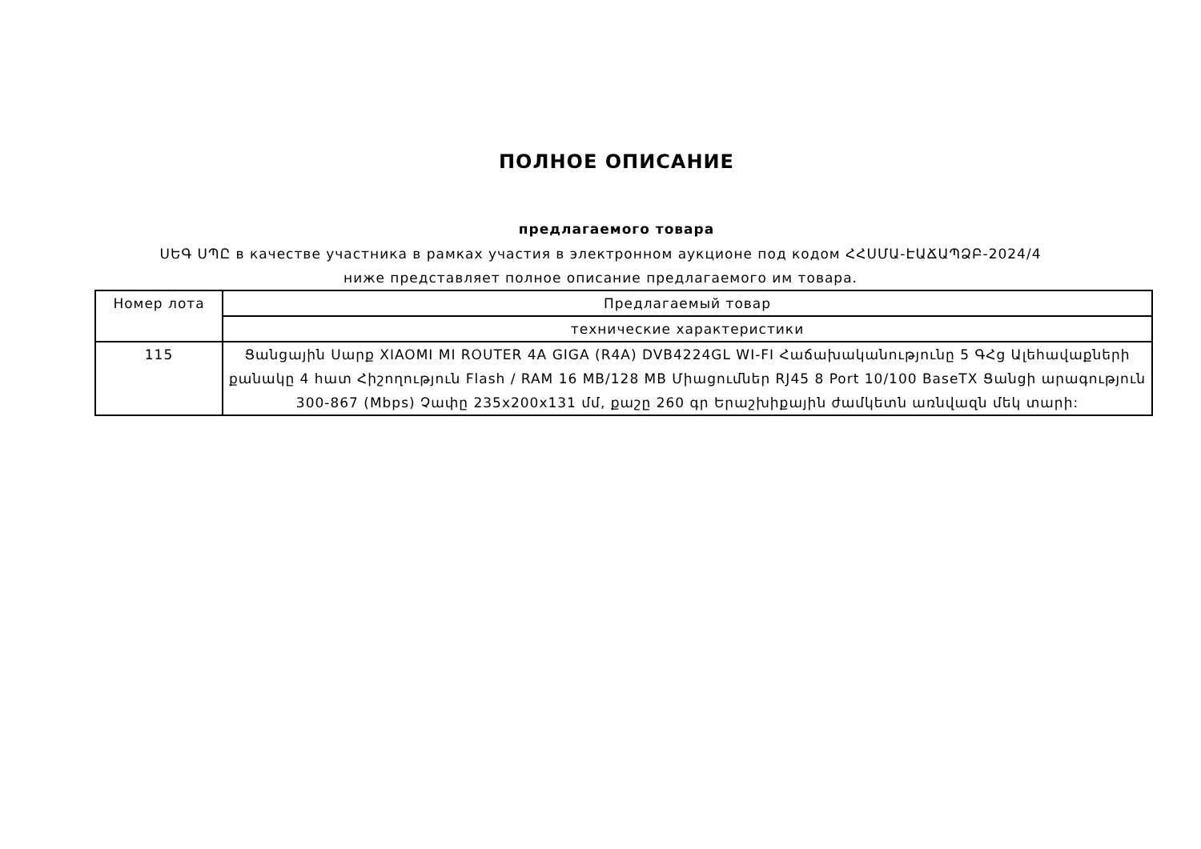ПОЛНОЕ ОПИСАНИЕ
предлагаемого товара
ՍԵԳ ՍՊԸ в качестве участника в рамках участия в электронном аукционе под кодом ՀՀՍՄԱ-ԷԱՃԱՊՁԲ-2024/4 ниже представляет полное описание предлагаемого им товара.
| Номер лота | Предлагаемый товар |
| --- | --- |
| | технические характеристики |
| 115 | Ցանցային Սարք XIAOMI MI ROUTER 4A GIGA (R4A) DVB4224GL WI-FI Հաճախականությունը 5 ԳՀց Ալեհավաքների քանակը 4 հատ Հիշողություն Flash / RAM 16 MB/128 MB Միացումներ RJ45 8 Port 10/100 BaseTX Ցանցի արագություն 300-867 (Mbps) Չափը 235x200x131 մմ, քաշը 260 գր Երաշխիքային ժամկետն առնվազն մեկ տարի: |